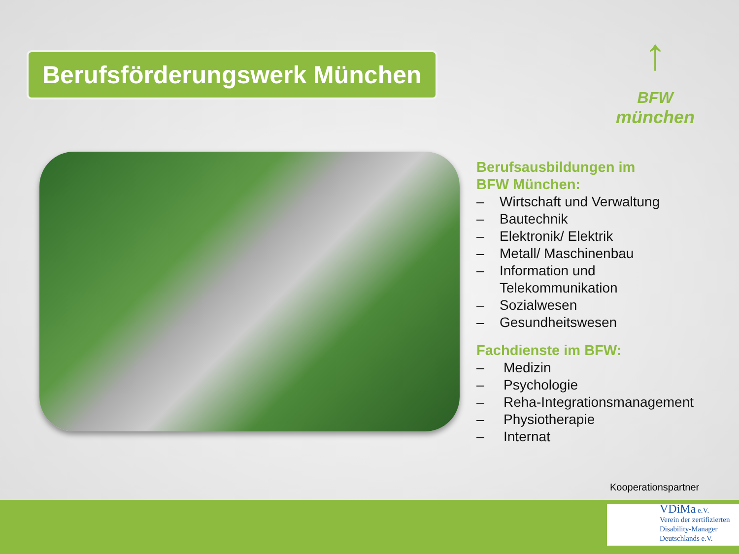Berufsförderungswerk München
↑
BFW
münchen
Berufsausbildungen im
BFW München:
– Wirtschaft und Verwaltung
– Bautechnik
– Elektronik/ Elektrik
– Metall/ Maschinenbau
– Information und
Telekommunikation
– Sozialwesen
– Gesundheitswesen
Fachdienste im BFW:
– Medizin
– Psychologie
– Reha-Integrationsmanagement
– Physiotherapie
– Internat
Kooperationspartner
VDiMa e.V.
Verein der zertifizierten
Disability-Manager
Deutschlands e.V.